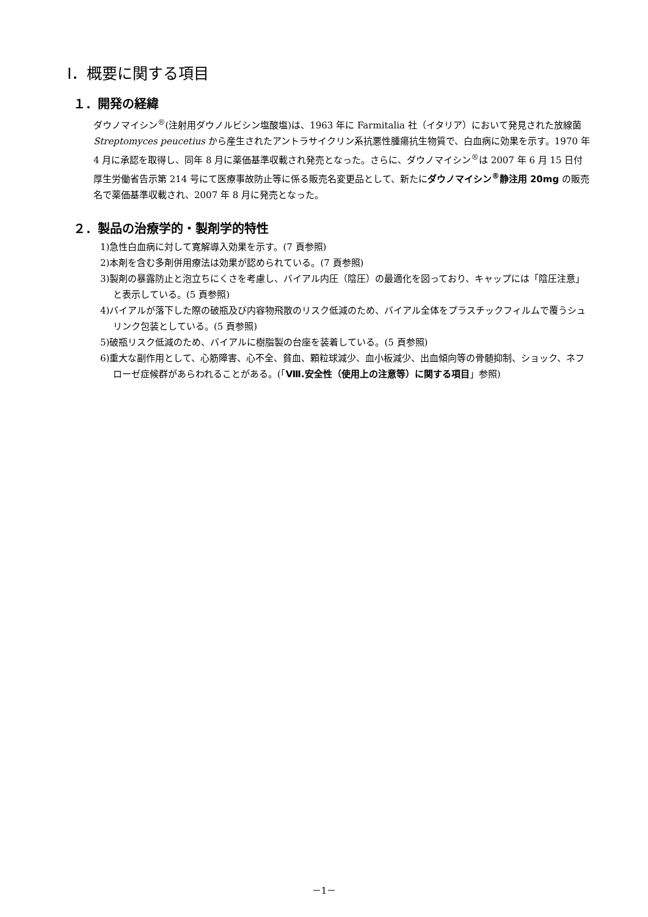Ⅰ．概要に関する項目
１．開発の経緯
ダウノマイシン<sup>®</sup>(注射用ダウノルビシン塩酸塩)は、1963 年に Farmitalia 社（イタリア）において発見された放線菌 Streptomyces peucetius から産生されたアントラサイクリン系抗悪性腫瘍抗生物質で、白血病に効果を示す。1970 年 4 月に承認を取得し、同年 8 月に薬価基準収載され発売となった。さらに、ダウノマイシン<sup>®</sup>は 2007 年 6 月 15 日付厚生労働省告示第 214 号にて医療事故防止等に係る販売名変更品として、新たにダウノマイシン<sup>®</sup>静注用 20mg の販売名で薬価基準収載され、2007 年 8 月に発売となった。
２．製品の治療学的・製剤学的特性
1)急性白血病に対して寛解導入効果を示す。(7 頁参照)
2)本剤を含む多剤併用療法は効果が認められている。(7 頁参照)
3)製剤の暴露防止と泡立ちにくさを考慮し、バイアル内圧（陰圧）の最適化を図っており、キャップには「陰圧注意」と表示している。(5 頁参照)
4)バイアルが落下した際の破瓶及び内容物飛散のリスク低減のため、バイアル全体をプラスチックフィルムで覆うシュリンク包装としている。(5 頁参照)
5)破瓶リスク低減のため、バイアルに樹脂製の台座を装着している。(5 頁参照)
6)重大な副作用として、心筋障害、心不全、貧血、顆粒球減少、血小板減少、出血傾向等の骨髄抑制、ショック、ネフローゼ症候群があらわれることがある。(「Ⅷ.安全性（使用上の注意等）に関する項目」参照)
－1－